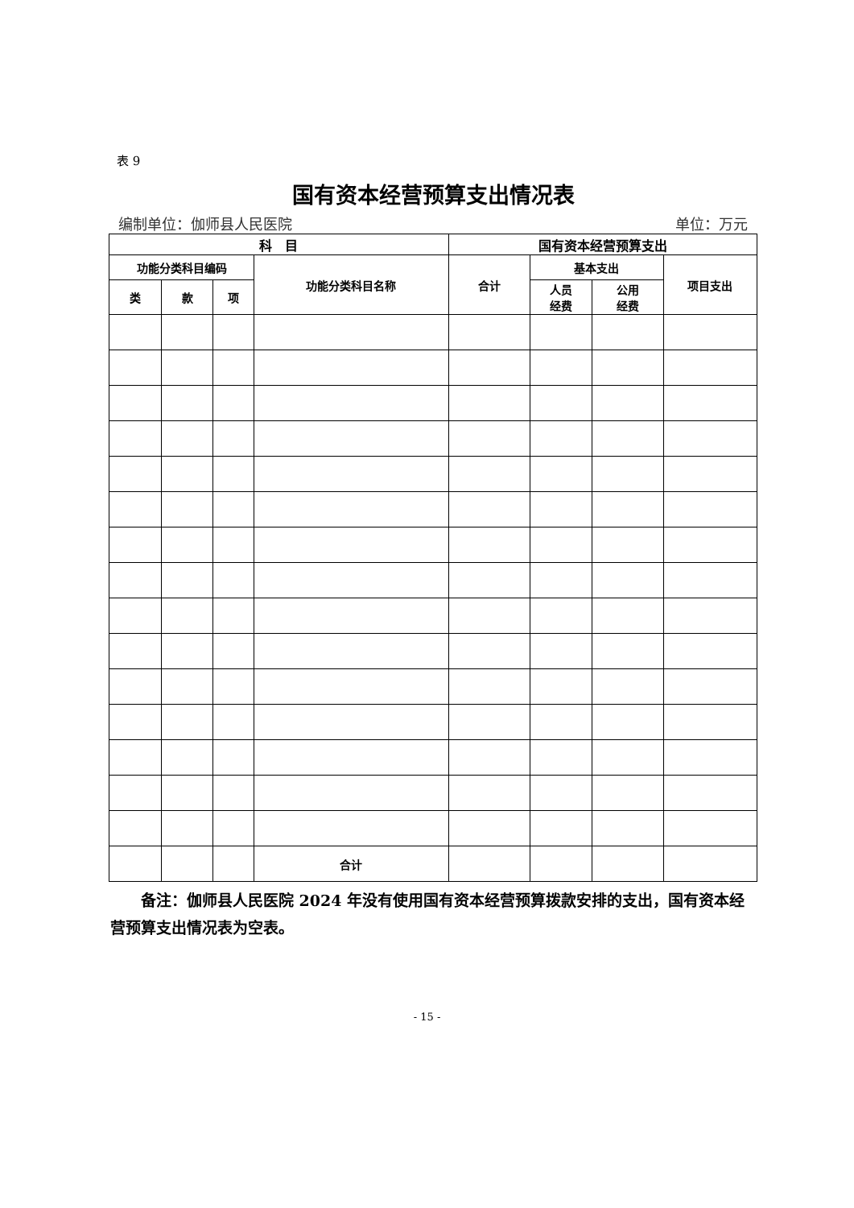表 9
国有资本经营预算支出情况表
编制单位：伽师县人民医院 单位：万元
| 科 目 | | | | 国有资本经营预算支出 | | | |
| 功能分类科目编码 | | | 功能分类科目名称 | 合计 | 基本支出 | | 项目支出 |
| 类 | 款 | 项 | | | 人员 经费 | 公用 经费 | |
| | | | 合计 | | | | |
备注：伽师县人民医院 2024 年没有使用国有资本经营预算拨款安排的支出，国有资本经营预算支出情况表为空表。
- 15 -